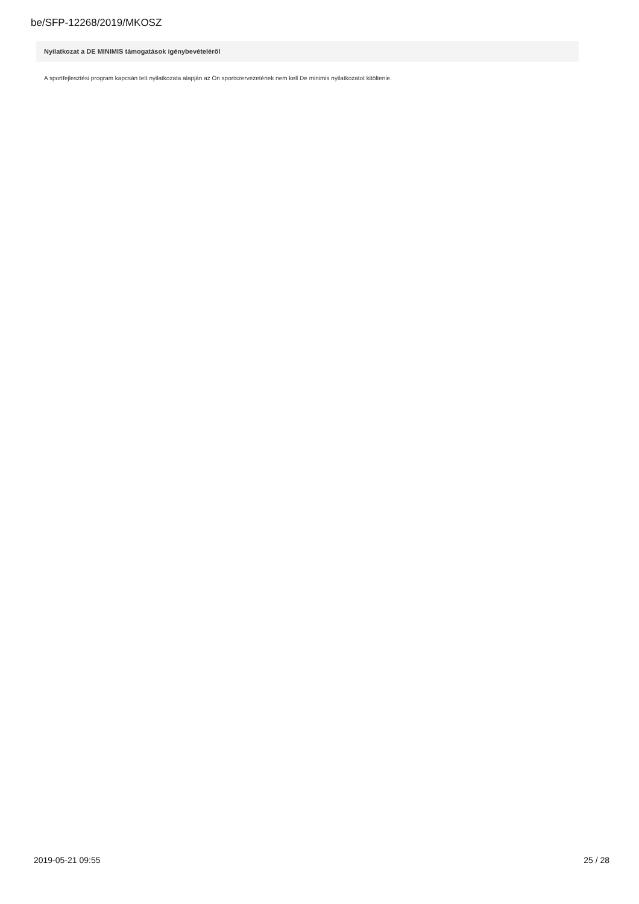be/SFP-12268/2019/MKOSZ
Nyilatkozat a DE MINIMIS támogatások igénybevételéről
A sportfejlesztési program kapcsán tett nyilatkozata alapján az Ön sportszervezetének nem kell De minimis nyilatkozatot kitöltenie.
2019-05-21 09:55 25 / 28